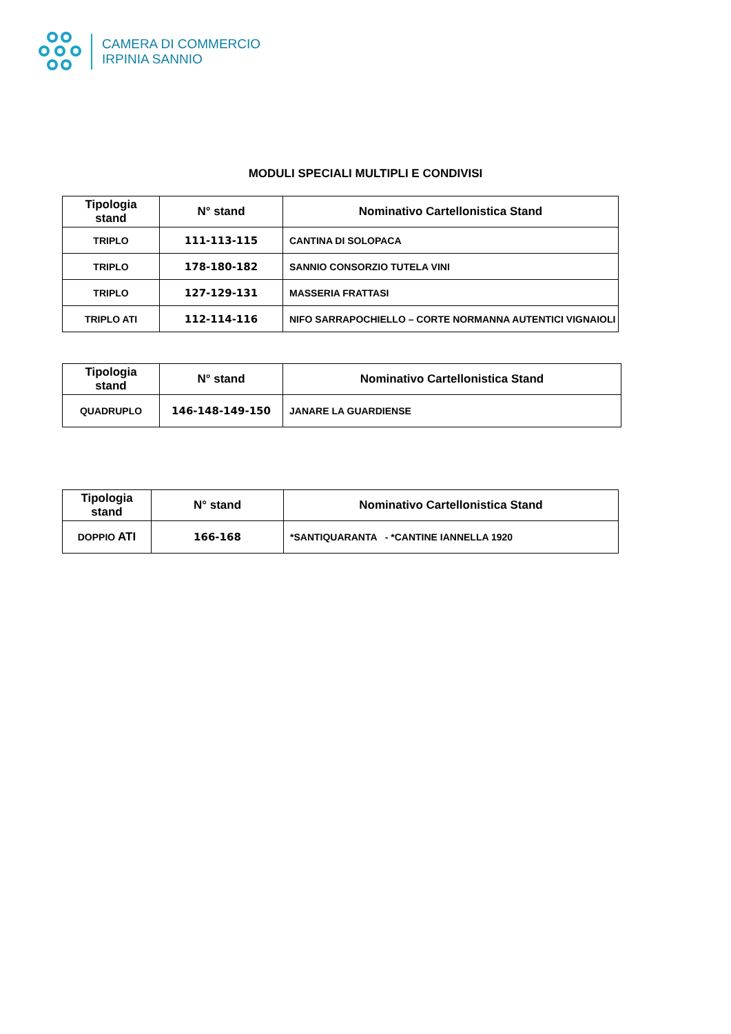CAMERA DI COMMERCIO
IRPINIA SANNIO
MODULI SPECIALI MULTIPLI E CONDIVISI
| Tipologia stand | N° stand | Nominativo Cartellonistica Stand |
| --- | --- | --- |
| TRIPLO | 111-113-115 | CANTINA DI SOLOPACA |
| TRIPLO | 178-180-182 | SANNIO CONSORZIO TUTELA VINI |
| TRIPLO | 127-129-131 | MASSERIA FRATTASI |
| TRIPLO ATI | 112-114-116 | NIFO SARRAPOCHIELLO – CORTE NORMANNA AUTENTICI VIGNAIOLI |
| Tipologia stand | N° stand | Nominativo Cartellonistica Stand |
| --- | --- | --- |
| QUADRUPLO | 146-148-149-150 | JANARE LA GUARDIENSE |
| Tipologia stand | N° stand | Nominativo Cartellonistica Stand |
| --- | --- | --- |
| DOPPIO ATI | 166-168 | *SANTIQUARANTA - *CANTINE IANNELLA 1920 |